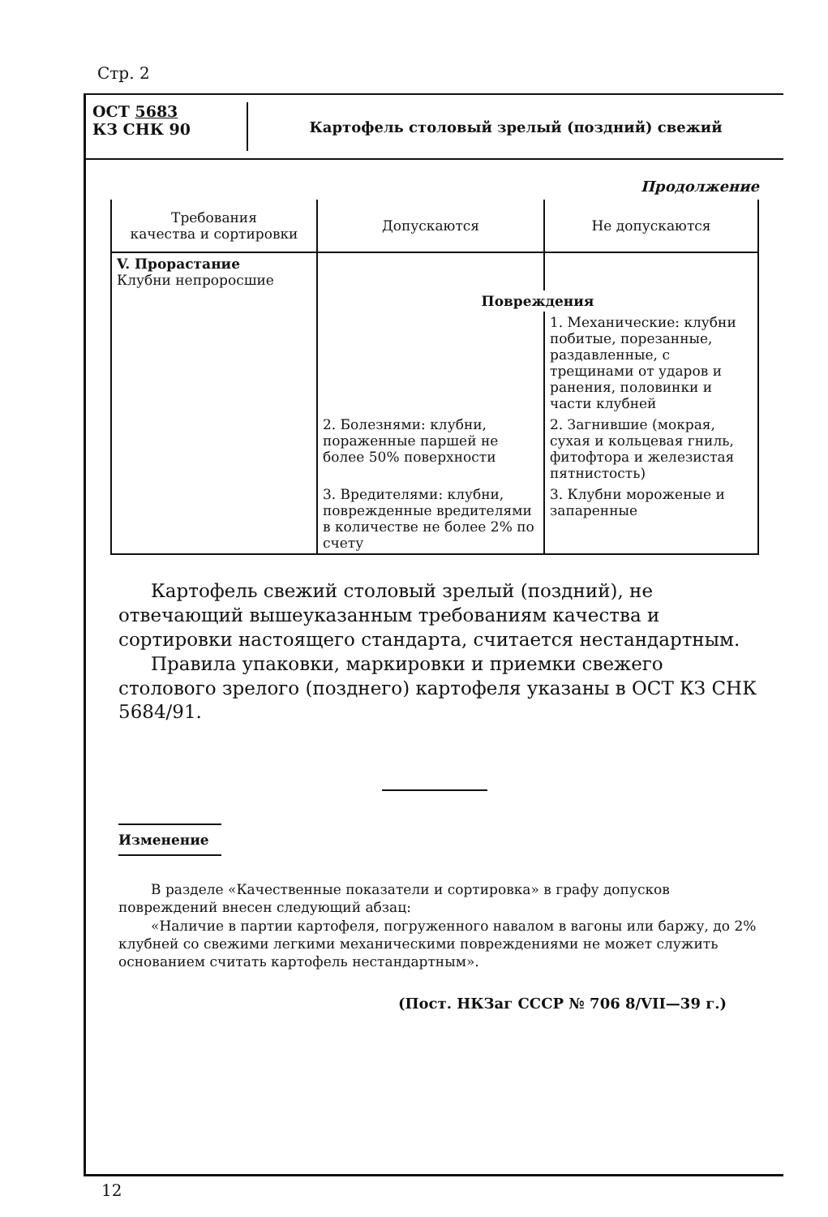Стр. 2
ОСТ 5683
КЗ СНК 90
Картофель столовый зрелый (поздний) свежий
Продолжение
| Требования качества и сортировки | Допускаются | Не допускаются |
| --- | --- | --- |
| V. Прорастание Клубни непроросшие | | |
| | Повреждения | |
| | | 1. Механические: клубни побитые, порезанные, раздавленные, с трещинами от ударов и ранения, половинки и части клубней |
| | 2. Болезнями: клубни, пораженные паршей не более 50% поверхности | 2. Загнившие (мокрая, сухая и кольцевая гниль, фитофтора и железистая пятнистость) |
| | 3. Вредителями: клубни, поврежденные вредителями в количестве не более 2% по счету | 3. Клубни мороженые и запаренные |
Картофель свежий столовый зрелый (поздний), не отвечающий вышеуказанным требованиям качества и сортировки настоящего стандарта, считается нестандартным.
Правила упаковки, маркировки и приемки свежего столового зрелого (позднего) картофеля указаны в ОСТ КЗ СНК 5684/91.
Изменение
В разделе «Качественные показатели и сортировка» в графу допусков повреждений внесен следующий абзац:
«Наличие в партии картофеля, погруженного навалом в вагоны или баржу, до 2% клубней со свежими легкими механическими повреждениями не может служить основанием считать картофель нестандартным».
(Пост. НКЗаг СССР № 706 8/VII—39 г.)
12